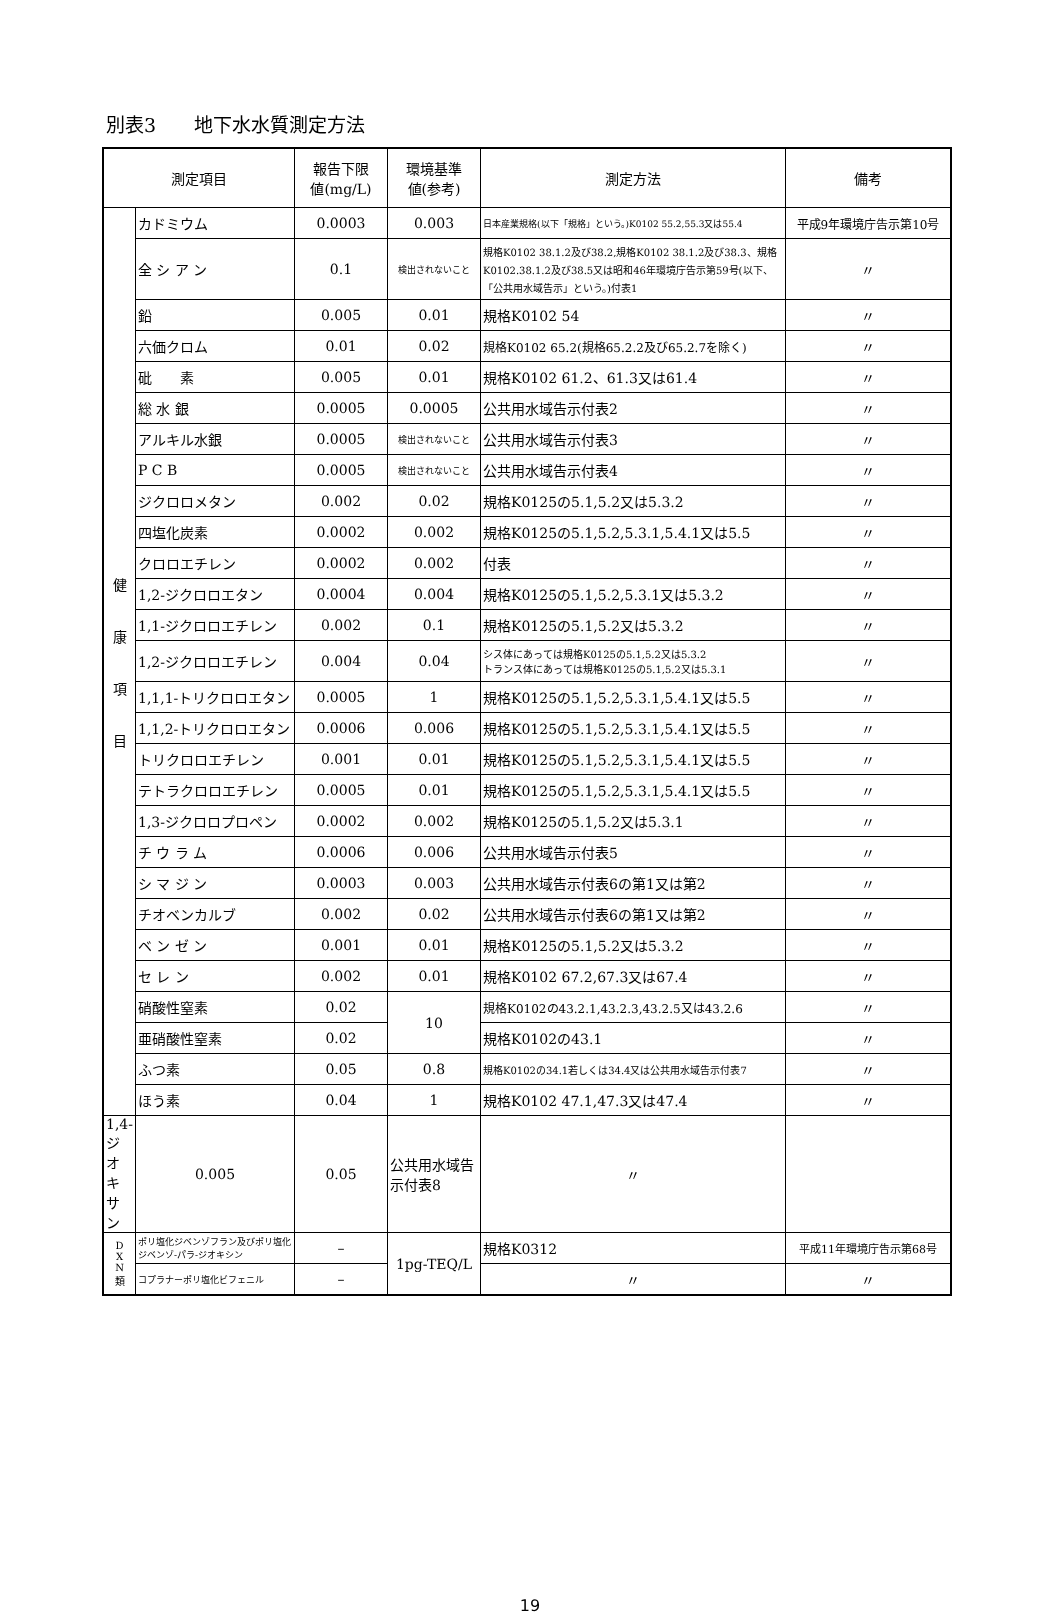別表3　　地下水水質測定方法
| 測定項目 | | 報告下限 値(mg/L) | 環境基準 値(参考) | 測定方法 | 備考 |
| --- | --- | --- | --- | --- | --- |
| 健 康 項 目 | カドミウム | 0.0003 | 0.003 | 日本産業規格(以下「規格」という。)K0102 55.2,55.3又は55.4 | 平成9年環境庁告示第10号 |
| | 全 シ ア ン | 0.1 | 検出されないこと | 規格K0102 38.1.2及び38.2,規格K0102 38.1.2及び38.3、規格K0102.38.1.2及び38.5又は昭和46年環境庁告示第59号(以下、「公共用水域告示」という。)付表1 | 〃 |
| | 鉛 | 0.005 | 0.01 | 規格K0102 54 | 〃 |
| | 六価クロム | 0.01 | 0.02 | 規格K0102 65.2(規格65.2.2及び65.2.7を除く) | 〃 |
| | 砒 素 | 0.005 | 0.01 | 規格K0102 61.2、61.3又は61.4 | 〃 |
| | 総 水 銀 | 0.0005 | 0.0005 | 公共用水域告示付表2 | 〃 |
| | アルキル水銀 | 0.0005 | 検出されないこと | 公共用水域告示付表3 | 〃 |
| | P C B | 0.0005 | 検出されないこと | 公共用水域告示付表4 | 〃 |
| | ジクロロメタン | 0.002 | 0.02 | 規格K0125の5.1,5.2又は5.3.2 | 〃 |
| | 四塩化炭素 | 0.0002 | 0.002 | 規格K0125の5.1,5.2,5.3.1,5.4.1又は5.5 | 〃 |
| | クロロエチレン | 0.0002 | 0.002 | 付表 | 〃 |
| | 1,2-ジクロロエタン | 0.0004 | 0.004 | 規格K0125の5.1,5.2,5.3.1又は5.3.2 | 〃 |
| | 1,1-ジクロロエチレン | 0.002 | 0.1 | 規格K0125の5.1,5.2又は5.3.2 | 〃 |
| | 1,2-ジクロロエチレン | 0.004 | 0.04 | シス体にあっては規格K0125の5.1,5.2又は5.3.2 トランス体にあっては規格K0125の5.1,5.2又は5.3.1 | 〃 |
| | 1,1,1-トリクロロエタン | 0.0005 | 1 | 規格K0125の5.1,5.2,5.3.1,5.4.1又は5.5 | 〃 |
| | 1,1,2-トリクロロエタン | 0.0006 | 0.006 | 規格K0125の5.1,5.2,5.3.1,5.4.1又は5.5 | 〃 |
| | トリクロロエチレン | 0.001 | 0.01 | 規格K0125の5.1,5.2,5.3.1,5.4.1又は5.5 | 〃 |
| | テトラクロロエチレン | 0.0005 | 0.01 | 規格K0125の5.1,5.2,5.3.1,5.4.1又は5.5 | 〃 |
| | 1,3-ジクロロプロペン | 0.0002 | 0.002 | 規格K0125の5.1,5.2又は5.3.1 | 〃 |
| | チ ウ ラ ム | 0.0006 | 0.006 | 公共用水域告示付表5 | 〃 |
| | シ マ ジ ン | 0.0003 | 0.003 | 公共用水域告示付表6の第1又は第2 | 〃 |
| | チオベンカルブ | 0.002 | 0.02 | 公共用水域告示付表6の第1又は第2 | 〃 |
| | ベ ン ゼ ン | 0.001 | 0.01 | 規格K0125の5.1,5.2又は5.3.2 | 〃 |
| | セ レ ン | 0.002 | 0.01 | 規格K0102 67.2,67.3又は67.4 | 〃 |
| | 硝酸性窒素 | 0.02 | 10 | 規格K0102の43.2.1,43.2.3,43.2.5又は43.2.6 | 〃 |
| | 亜硝酸性窒素 | 0.02 | | 規格K0102の43.1 | 〃 |
| | ふつ素 | 0.05 | 0.8 | 規格K0102の34.1若しくは34.4又は公共用水域告示付表7 | 〃 |
| | ほう素 | 0.04 | 1 | 規格K0102 47.1,47.3又は47.4 | 〃 |
| | 1,4-ジオキサン | 0.005 | 0.05 | 公共用水域告示付表8 | 〃 |
| D X N 類 | ポリ塩化ジベンゾフラン及びポリ塩化ジベンゾ-パラ-ジオキシン | – | 1pg-TEQ/L | 規格K0312 | 平成11年環境庁告示第68号 |
| | コプラナーポリ塩化ビフェニル | – | | 〃 | 〃 |
19